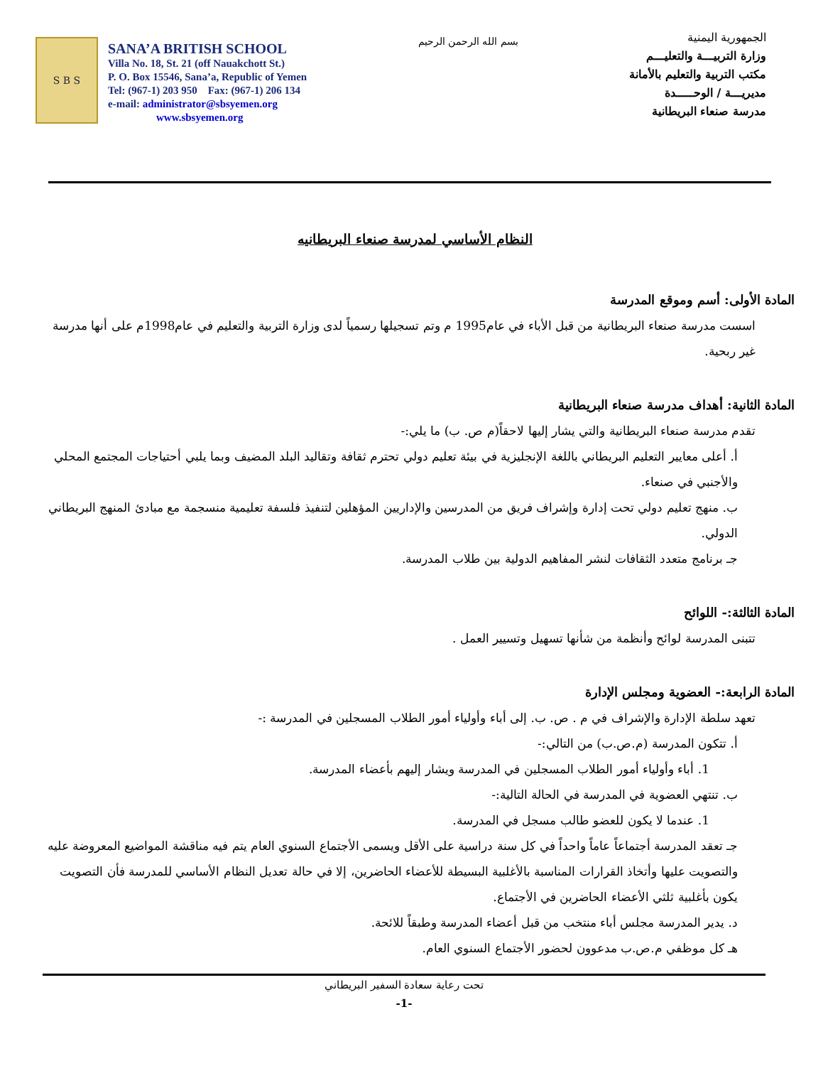S B S
SANA’A BRITISH SCHOOL
Villa No. 18, St. 21 (off Nauakchott St.)
P. O. Box 15546, Sana’a, Republic of Yemen
Tel: (967-1) 203 950 Fax: (967-1) 206 134
e-mail: administrator@sbsyemen.org
www.sbsyemen.org
بسم الله الرحمن الرحيم
الجمهورية اليمنية
وزارة التربيـــة والتعليـــم
مكتب التربية والتعليم بالأمانة
مديريـــة / الوحـــــدة
مدرسة صنعاء البريطانية
النظام الأساسي لمدرسة صنعاء البريطانيه
المادة الأولى: أسم وموقع المدرسة
اسست مدرسة صنعاء البريطانية من قبل الأباء في عام1995 م وتم تسجيلها رسمياً لدى وزارة التربية والتعليم في عام1998م على أنها مدرسة غير ربحية.
المادة الثانية: أهداف مدرسة صنعاء البريطانية
تقدم مدرسة صنعاء البريطانية والتي يشار إليها لاحقاً(م ص. ب) ما يلي:-
أ. أعلى معايير التعليم البريطاني باللغة الإنجليزية في بيئة تعليم دولي تحترم ثقافة وتقاليد البلد المضيف وبما يلبي أحتياجات المجتمع المحلي والأجنبي في صنعاء.
ب. منهج تعليم دولي تحت إدارة وإشراف فريق من المدرسين والإداريين المؤهلين لتنفيذ فلسفة تعليمية منسجمة مع مبادئ المنهج البريطاني الدولي.
جـ برنامج متعدد الثقافات لنشر المفاهيم الدولية بين طلاب المدرسة.
المادة الثالثة:- اللوائح
تتبنى المدرسة لوائح وأنظمة من شأنها تسهيل وتسيير العمل .
المادة الرابعة:- العضوية ومجلس الإدارة
تعهد سلطة الإدارة والإشراف في م . ص. ب. إلى أباء وأولياء أمور الطلاب المسجلين في المدرسة :-
أ. تتكون المدرسة (م.ص.ب) من التالي:-
1. أباء وأولياء أمور الطلاب المسجلين في المدرسة ويشار إليهم بأعضاء المدرسة.
ب. تنتهي العضوية في المدرسة في الحالة التالية:-
1. عندما لا يكون للعضو طالب مسجل في المدرسة.
جـ تعقد المدرسة أجتماعاً عاماً واحداً في كل سنة دراسية على الأقل ويسمى الأجتماع السنوي العام يتم فيه مناقشة المواضيع المعروضة عليه والتصويت عليها وأتخاذ القرارات المناسبة بالأغلبية البسيطة للأعضاء الحاضرين، إلا في حالة تعديل النظام الأساسي للمدرسة فأن التصويت يكون بأغلبية ثلثي الأعضاء الحاضرين في الأجتماع.
د. يدير المدرسة مجلس أباء منتخب من قبل أعضاء المدرسة وطبقاً للائحة.
هـ كل موظفي م.ص.ب مدعوون لحضور الأجتماع السنوي العام.
تحت رعاية سعادة السفير البريطاني
-1-